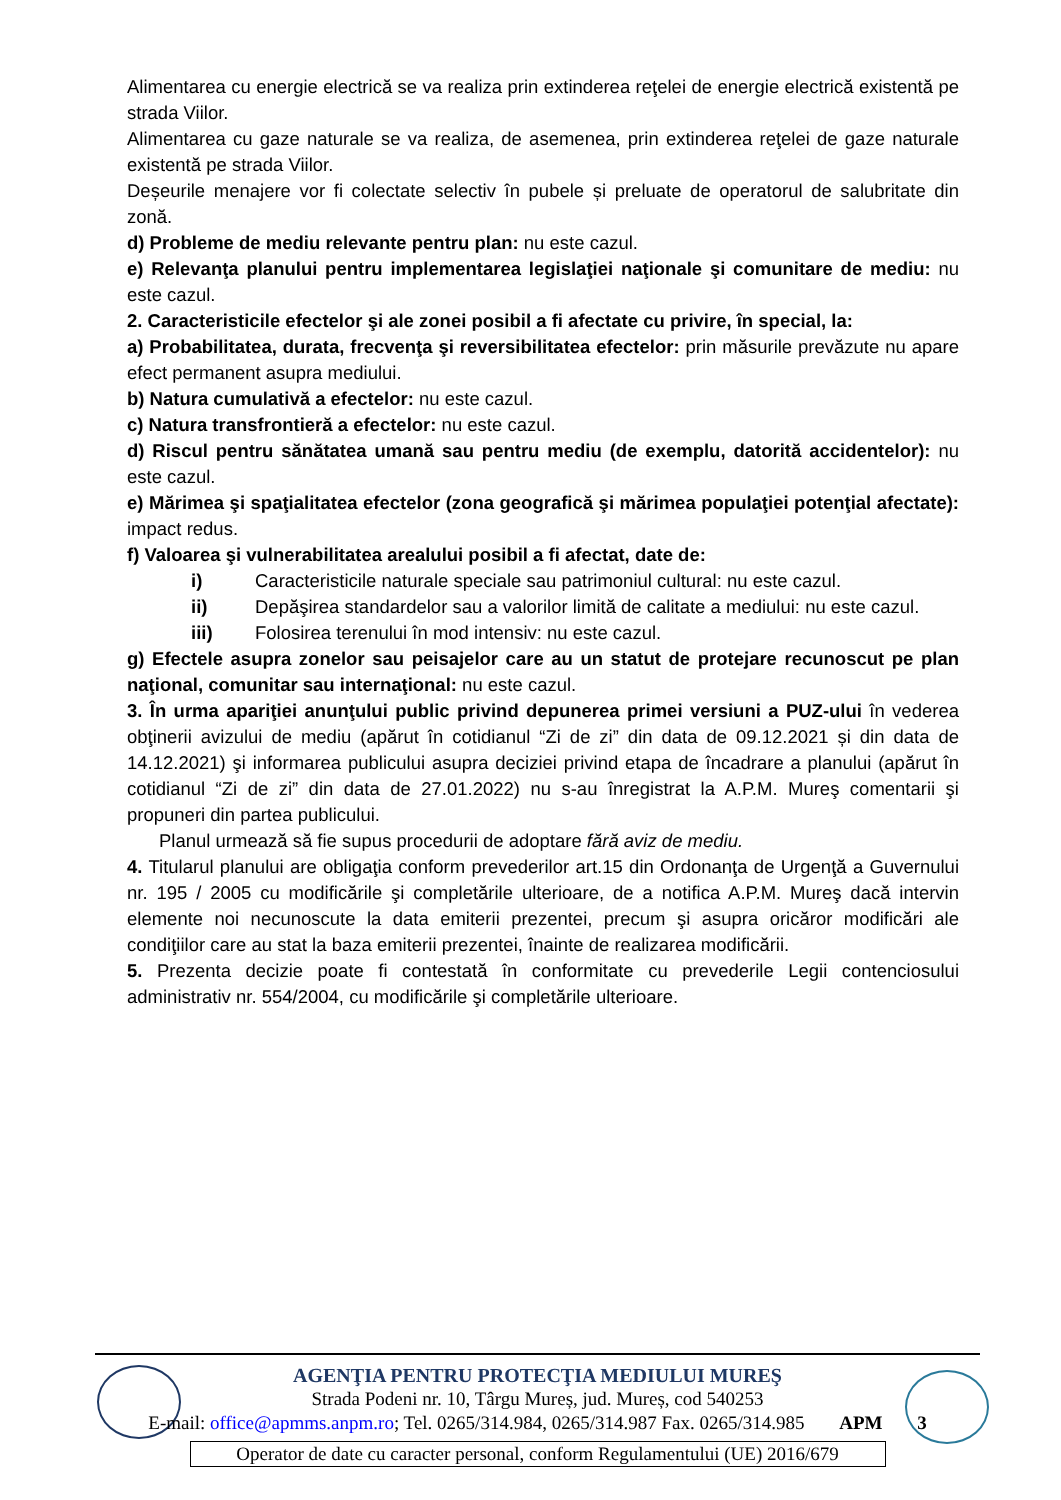Alimentarea cu energie electrică se va realiza prin extinderea reţelei de energie electrică existentă pe strada Viilor.
Alimentarea cu gaze naturale se va realiza, de asemenea, prin extinderea reţelei de gaze naturale existentă pe strada Viilor.
Deșeurile menajere vor fi colectate selectiv în pubele și preluate de operatorul de salubritate din zonă.
d) Probleme de mediu relevante pentru plan: nu este cazul.
e) Relevanţa planului pentru implementarea legislaţiei naţionale şi comunitare de mediu: nu este cazul.
2. Caracteristicile efectelor şi ale zonei posibil a fi afectate cu privire, în special, la:
a) Probabilitatea, durata, frecvenţa şi reversibilitatea efectelor: prin măsurile prevăzute nu apare efect permanent asupra mediului.
b) Natura cumulativă a efectelor: nu este cazul.
c) Natura transfrontieră a efectelor: nu este cazul.
d) Riscul pentru sănătatea umană sau pentru mediu (de exemplu, datorită accidentelor): nu este cazul.
e) Mărimea şi spaţialitatea efectelor (zona geografică şi mărimea populaţiei potenţial afectate): impact redus.
f) Valoarea şi vulnerabilitatea arealului posibil a fi afectat, date de:
i) Caracteristicile naturale speciale sau patrimoniul cultural: nu este cazul.
ii) Depăşirea standardelor sau a valorilor limită de calitate a mediului: nu este cazul.
iii) Folosirea terenului în mod intensiv: nu este cazul.
g) Efectele asupra zonelor sau peisajelor care au un statut de protejare recunoscut pe plan naţional, comunitar sau internaţional: nu este cazul.
3. În urma apariţiei anunţului public privind depunerea primei versiuni a PUZ-ului în vederea obţinerii avizului de mediu (apărut în cotidianul “Zi de zi” din data de 09.12.2021 și din data de 14.12.2021) şi informarea publicului asupra deciziei privind etapa de încadrare a planului (apărut în cotidianul “Zi de zi” din data de 27.01.2022) nu s-au înregistrat la A.P.M. Mureş comentarii şi propuneri din partea publicului.
Planul urmează să fie supus procedurii de adoptare fără aviz de mediu.
4. Titularul planului are obligaţia conform prevederilor art.15 din Ordonanţa de Urgenţă a Guvernului nr. 195 / 2005 cu modificările şi completările ulterioare, de a notifica A.P.M. Mureş dacă intervin elemente noi necunoscute la data emiterii prezentei, precum şi asupra oricăror modificări ale condiţiilor care au stat la baza emiterii prezentei, înainte de realizarea modificării.
5. Prezenta decizie poate fi contestată în conformitate cu prevederile Legii contenciosului administrativ nr. 554/2004, cu modificările şi completările ulterioare.
AGENŢIA PENTRU PROTECŢIA MEDIULUI MUREŞ
Strada Podeni nr. 10, Târgu Mureș, jud. Mureș, cod 540253
E-mail: office@apmms.anpm.ro; Tel. 0265/314.984, 0265/314.987 Fax. 0265/314.985 APM 3
Operator de date cu caracter personal, conform Regulamentului (UE) 2016/679